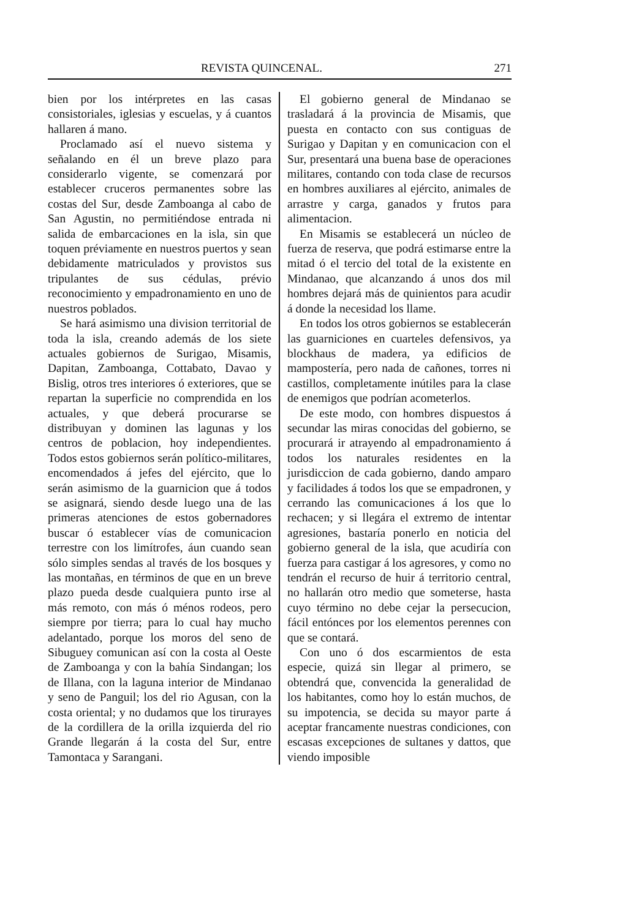REVISTA QUINCENAL. 271
bien por los intérpretes en las casas consistoriales, iglesias y escuelas, y á cuantos hallaren á mano.
Proclamado así el nuevo sistema y señalando en él un breve plazo para considerarlo vigente, se comenzará por establecer cruceros permanentes sobre las costas del Sur, desde Zamboanga al cabo de San Agustin, no permitiéndose entrada ni salida de embarcaciones en la isla, sin que toquen préviamente en nuestros puertos y sean debidamente matriculados y provistos sus tripulantes de sus cédulas, prévio reconocimiento y empadronamiento en uno de nuestros poblados.
Se hará asimismo una division territorial de toda la isla, creando además de los siete actuales gobiernos de Surigao, Misamis, Dapitan, Zamboanga, Cottabato, Davao y Bislig, otros tres interiores ó exteriores, que se repartan la superficie no comprendida en los actuales, y que deberá procurarse se distribuyan y dominen las lagunas y los centros de poblacion, hoy independientes. Todos estos gobiernos serán político-militares, encomendados á jefes del ejército, que lo serán asimismo de la guarnicion que á todos se asignará, siendo desde luego una de las primeras atenciones de estos gobernadores buscar ó establecer vías de comunicacion terrestre con los limítrofes, áun cuando sean sólo simples sendas al través de los bosques y las montañas, en términos de que en un breve plazo pueda desde cualquiera punto irse al más remoto, con más ó ménos rodeos, pero siempre por tierra; para lo cual hay mucho adelantado, porque los moros del seno de Sibuguey comunican así con la costa al Oeste de Zamboanga y con la bahía Sindangan; los de Illana, con la laguna interior de Mindanao y seno de Panguil; los del rio Agusan, con la costa oriental; y no dudamos que los tirurayes de la cordillera de la orilla izquierda del rio Grande llegarán á la costa del Sur, entre Tamontaca y Sarangani.
El gobierno general de Mindanao se trasladará á la provincia de Misamis, que puesta en contacto con sus contiguas de Surigao y Dapitan y en comunicacion con el Sur, presentará una buena base de operaciones militares, contando con toda clase de recursos en hombres auxiliares al ejército, animales de arrastre y carga, ganados y frutos para alimentacion.
En Misamis se establecerá un núcleo de fuerza de reserva, que podrá estimarse entre la mitad ó el tercio del total de la existente en Mindanao, que alcanzando á unos dos mil hombres dejará más de quinientos para acudir á donde la necesidad los llame.
En todos los otros gobiernos se establecerán las guarniciones en cuarteles defensivos, ya blockhaus de madera, ya edificios de mampostería, pero nada de cañones, torres ni castillos, completamente inútiles para la clase de enemigos que podrían acometerlos.
De este modo, con hombres dispuestos á secundar las miras conocidas del gobierno, se procurará ir atrayendo al empadronamiento á todos los naturales residentes en la jurisdiccion de cada gobierno, dando amparo y facilidades á todos los que se empadronen, y cerrando las comunicaciones á los que lo rechacen; y si llegára el extremo de intentar agresiones, bastaría ponerlo en noticia del gobierno general de la isla, que acudiría con fuerza para castigar á los agresores, y como no tendrán el recurso de huir á territorio central, no hallarán otro medio que someterse, hasta cuyo término no debe cejar la persecucion, fácil entónces por los elementos perennes con que se contará.
Con uno ó dos escarmientos de esta especie, quizá sin llegar al primero, se obtendrá que, convencida la generalidad de los habitantes, como hoy lo están muchos, de su impotencia, se decida su mayor parte á aceptar francamente nuestras condiciones, con escasas excepciones de sultanes y dattos, que viendo imposible